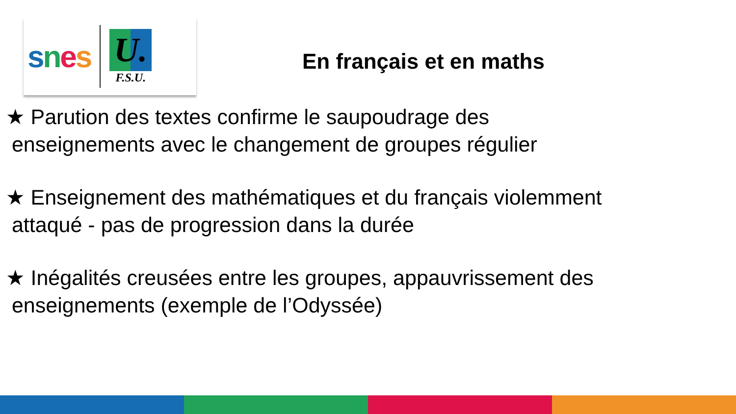snes
U.
F.S.U.
En français et en maths
★ Parution des textes confirme le saupoudrage des
enseignements avec le changement de groupes régulier
★ Enseignement des mathématiques et du français violemment
attaqué - pas de progression dans la durée
★ Inégalités creusées entre les groupes, appauvrissement des
enseignements (exemple de l’Odyssée)